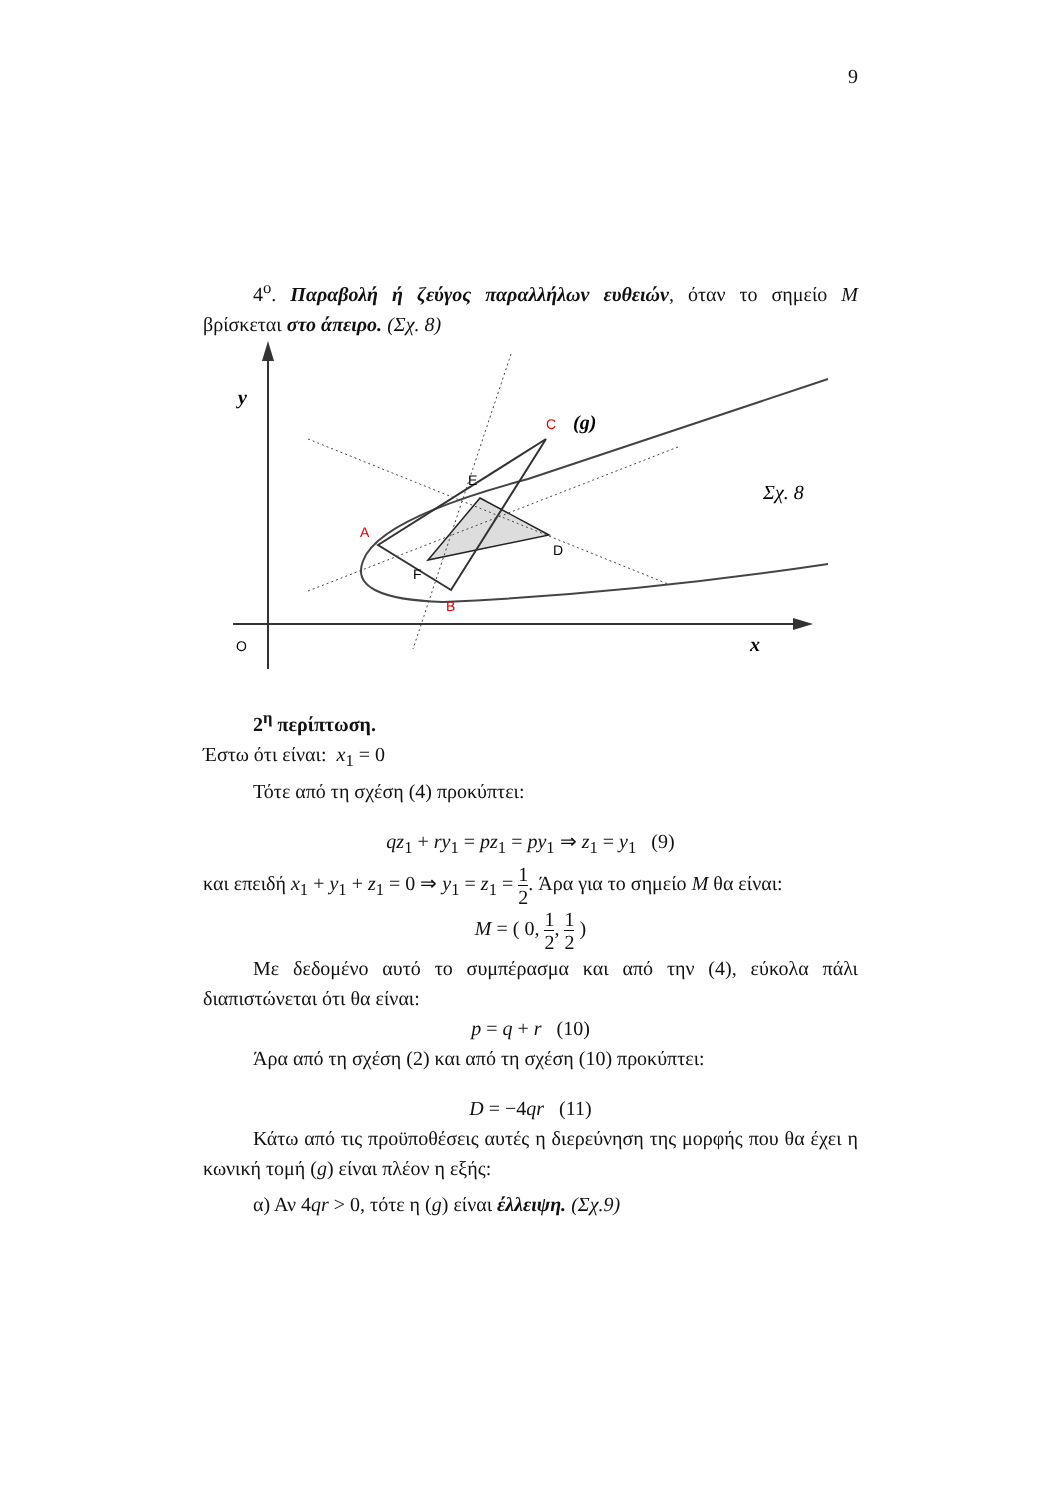9
4<sup>ο</sup>. Παραβολή ή ζεύγος παραλλήλων ευθειών, όταν το σημείο M βρίσκεται στο άπειρο. (Σχ. 8)
y
O
x
(g)
Σχ. 8
A
C
B
E
D
F
2<sup>η</sup> περίπτωση.
Έστω ότι είναι: x<sub>1</sub> = 0
Τότε από τη σχέση (4) προκύπτει:
qz<sub>1</sub> + ry<sub>1</sub> = pz<sub>1</sub> = py<sub>1</sub> ⇒ z<sub>1</sub> = y<sub>1</sub> (9)
και επειδή x<sub>1</sub> + y<sub>1</sub> + z<sub>1</sub> = 0 ⇒ y<sub>1</sub> = z<sub>1</sub> = 1 2. Άρα για το σημείο M θα είναι:
M = ( 0, 1 2, 1 2 )
Με δεδομένο αυτό το συμπέρασμα και από την (4), εύκολα πάλι διαπιστώνεται ότι θα είναι:
p = q + r (10)
Άρα από τη σχέση (2) και από τη σχέση (10) προκύπτει:
D = −4qr (11)
Κάτω από τις προϋποθέσεις αυτές η διερεύνηση της μορφής που θα έχει η κωνική τομή (g) είναι πλέον η εξής:
α) Αν 4qr > 0, τότε η (g) είναι έλλειψη. (Σχ.9)